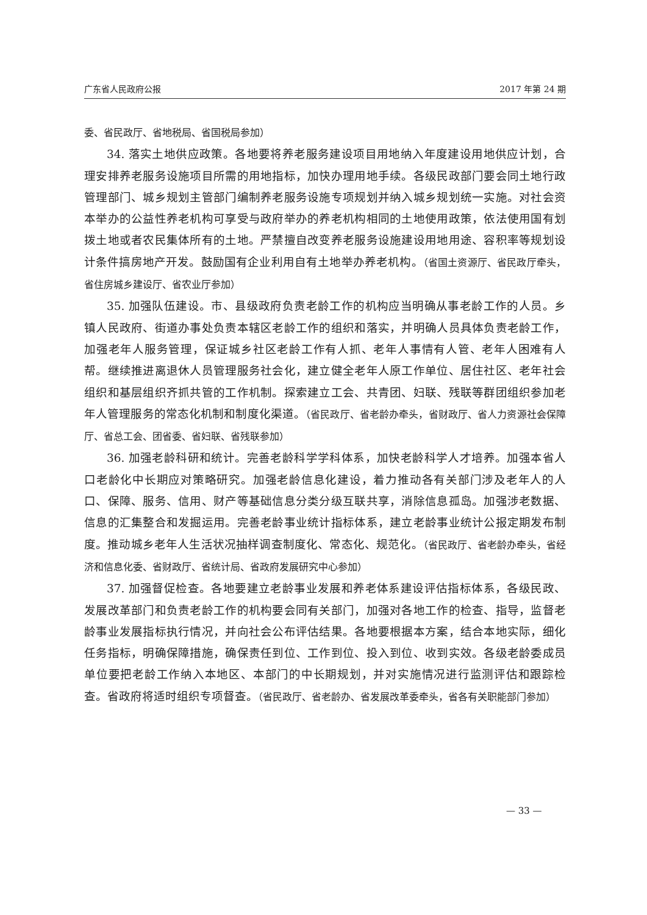广东省人民政府公报 2017 年第 24 期
委、省民政厅、省地税局、省国税局参加）
34. 落实土地供应政策。各地要将养老服务建设项目用地纳入年度建设用地供应计划，合理安排养老服务设施项目所需的用地指标，加快办理用地手续。各级民政部门要会同土地行政管理部门、城乡规划主管部门编制养老服务设施专项规划并纳入城乡规划统一实施。对社会资本举办的公益性养老机构可享受与政府举办的养老机构相同的土地使用政策，依法使用国有划拨土地或者农民集体所有的土地。严禁擅自改变养老服务设施建设用地用途、容积率等规划设计条件搞房地产开发。鼓励国有企业利用自有土地举办养老机构。（省国土资源厅、省民政厅牵头，省住房城乡建设厅、省农业厅参加）
35. 加强队伍建设。市、县级政府负责老龄工作的机构应当明确从事老龄工作的人员。乡镇人民政府、街道办事处负责本辖区老龄工作的组织和落实，并明确人员具体负责老龄工作，加强老年人服务管理，保证城乡社区老龄工作有人抓、老年人事情有人管、老年人困难有人帮。继续推进离退休人员管理服务社会化，建立健全老年人原工作单位、居住社区、老年社会组织和基层组织齐抓共管的工作机制。探索建立工会、共青团、妇联、残联等群团组织参加老年人管理服务的常态化机制和制度化渠道。（省民政厅、省老龄办牵头，省财政厅、省人力资源社会保障厅、省总工会、团省委、省妇联、省残联参加）
36. 加强老龄科研和统计。完善老龄科学学科体系，加快老龄科学人才培养。加强本省人口老龄化中长期应对策略研究。加强老龄信息化建设，着力推动各有关部门涉及老年人的人口、保障、服务、信用、财产等基础信息分类分级互联共享，消除信息孤岛。加强涉老数据、信息的汇集整合和发掘运用。完善老龄事业统计指标体系，建立老龄事业统计公报定期发布制度。推动城乡老年人生活状况抽样调查制度化、常态化、规范化。（省民政厅、省老龄办牵头，省经济和信息化委、省财政厅、省统计局、省政府发展研究中心参加）
37. 加强督促检查。各地要建立老龄事业发展和养老体系建设评估指标体系，各级民政、发展改革部门和负责老龄工作的机构要会同有关部门，加强对各地工作的检查、指导，监督老龄事业发展指标执行情况，并向社会公布评估结果。各地要根据本方案，结合本地实际，细化任务指标，明确保障措施，确保责任到位、工作到位、投入到位、收到实效。各级老龄委成员单位要把老龄工作纳入本地区、本部门的中长期规划，并对实施情况进行监测评估和跟踪检查。省政府将适时组织专项督查。（省民政厅、省老龄办、省发展改革委牵头，省各有关职能部门参加）
— 33 —